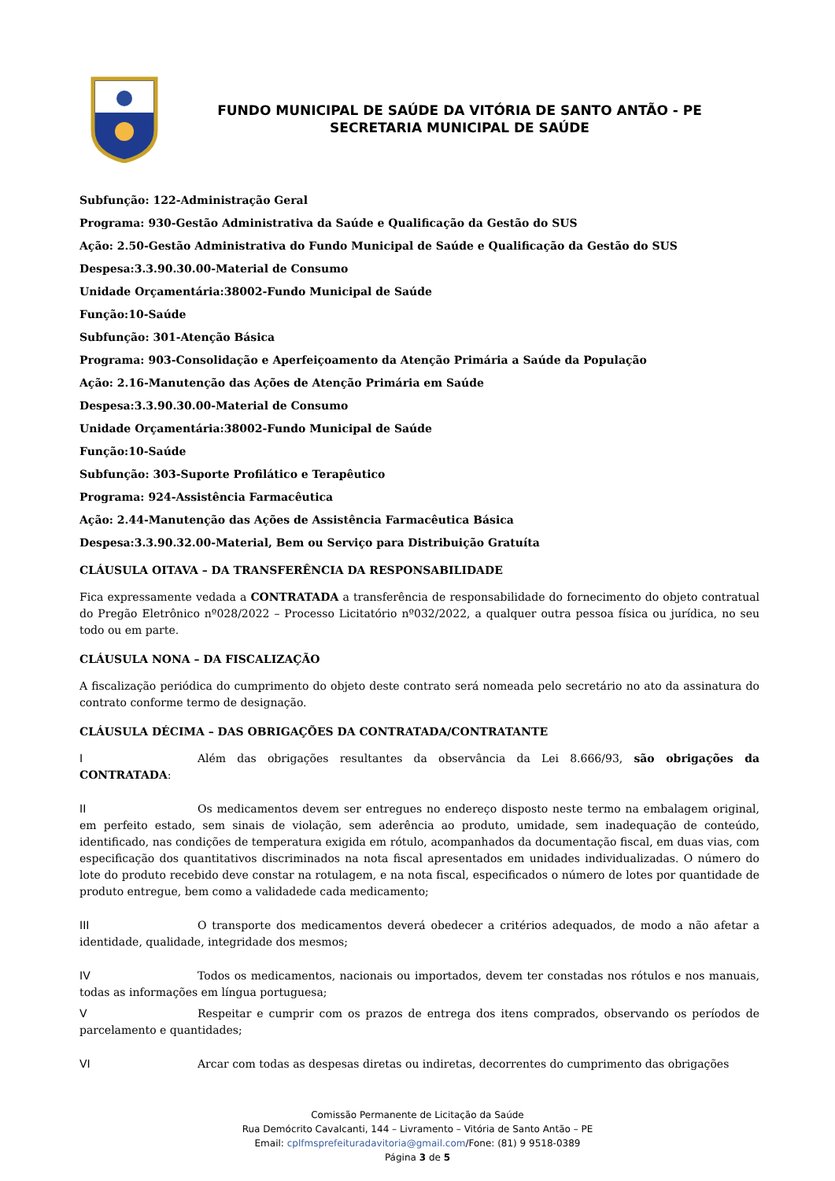FUNDO MUNICIPAL DE SAÚDE DA VITÓRIA DE SANTO ANTÃO - PE
SECRETARIA MUNICIPAL DE SAÚDE
Subfunção: 122-Administração Geral
Programa: 930-Gestão Administrativa da Saúde e Qualificação da Gestão do SUS
Ação: 2.50-Gestão Administrativa do Fundo Municipal de Saúde e Qualificação da Gestão do SUS
Despesa:3.3.90.30.00-Material de Consumo
Unidade Orçamentária:38002-Fundo Municipal de Saúde
Função:10-Saúde
Subfunção: 301-Atenção Básica
Programa: 903-Consolidação e Aperfeiçoamento da Atenção Primária a Saúde da População
Ação: 2.16-Manutenção das Ações de Atenção Primária em Saúde
Despesa:3.3.90.30.00-Material de Consumo
Unidade Orçamentária:38002-Fundo Municipal de Saúde
Função:10-Saúde
Subfunção: 303-Suporte Profilático e Terapêutico
Programa: 924-Assistência Farmacêutica
Ação: 2.44-Manutenção das Ações de Assistência Farmacêutica Básica
Despesa:3.3.90.32.00-Material, Bem ou Serviço para Distribuição Gratuíta
CLÁUSULA OITAVA – DA TRANSFERÊNCIA DA RESPONSABILIDADE
Fica expressamente vedada a CONTRATADA a transferência de responsabilidade do fornecimento do objeto contratual do Pregão Eletrônico nº028/2022 – Processo Licitatório nº032/2022, a qualquer outra pessoa física ou jurídica, no seu todo ou em parte.
CLÁUSULA NONA – DA FISCALIZAÇÃO
A fiscalização periódica do cumprimento do objeto deste contrato será nomeada pelo secretário no ato da assinatura do contrato conforme termo de designação.
CLÁUSULA DÉCIMA – DAS OBRIGAÇÕES DA CONTRATADA/CONTRATANTE
I Além das obrigações resultantes da observância da Lei 8.666/93, são obrigações da CONTRATADA:
II Os medicamentos devem ser entregues no endereço disposto neste termo na embalagem original, em perfeito estado, sem sinais de violação, sem aderência ao produto, umidade, sem inadequação de conteúdo, identificado, nas condições de temperatura exigida em rótulo, acompanhados da documentação fiscal, em duas vias, com especificação dos quantitativos discriminados na nota fiscal apresentados em unidades individualizadas. O número do lote do produto recebido deve constar na rotulagem, e na nota fiscal, especificados o número de lotes por quantidade de produto entregue, bem como a validadede cada medicamento;
III O transporte dos medicamentos deverá obedecer a critérios adequados, de modo a não afetar a identidade, qualidade, integridade dos mesmos;
IV Todos os medicamentos, nacionais ou importados, devem ter constadas nos rótulos e nos manuais, todas as informações em língua portuguesa;
V Respeitar e cumprir com os prazos de entrega dos itens comprados, observando os períodos de parcelamento e quantidades;
VI Arcar com todas as despesas diretas ou indiretas, decorrentes do cumprimento das obrigações
Comissão Permanente de Licitação da Saúde
Rua Demócrito Cavalcanti, 144 – Livramento – Vitória de Santo Antão – PE
Email: cplfmsprefeituradavitoria@gmail.com/Fone: (81) 9 9518-0389
Página 3 de 5